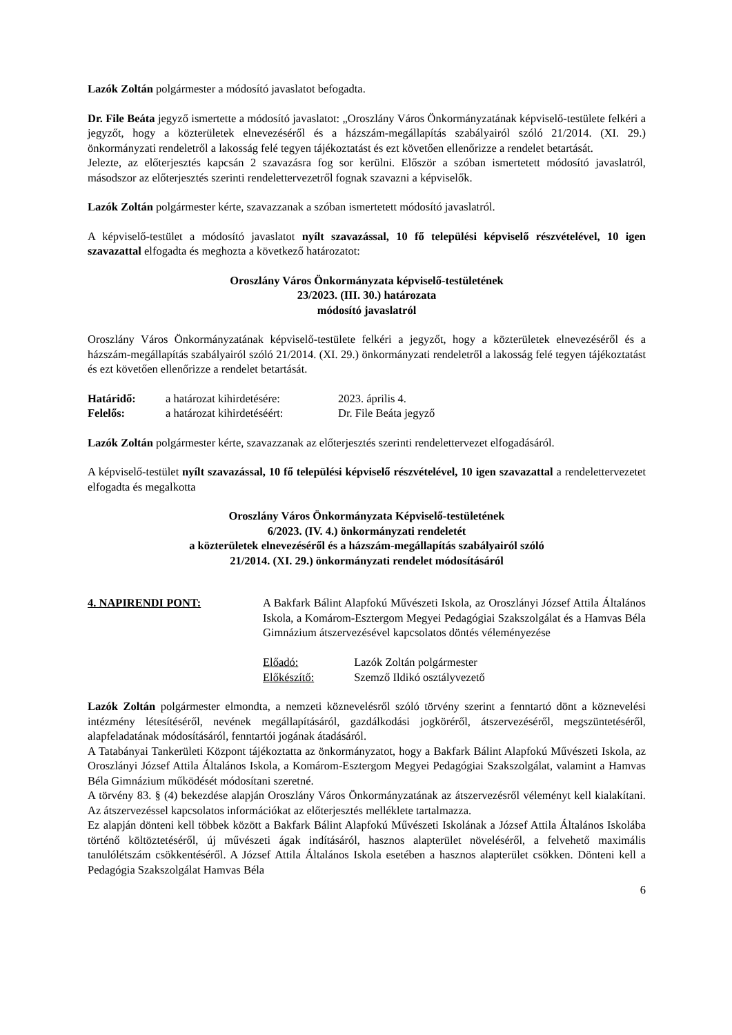Lazók Zoltán polgármester a módosító javaslatot befogadta.
Dr. File Beáta jegyző ismertette a módosító javaslatot: „Oroszlány Város Önkormányzatának képviselő-testülete felkéri a jegyzőt, hogy a közterületek elnevezéséről és a házszám-megállapítás szabályairól szóló 21/2014. (XI. 29.) önkormányzati rendeletről a lakosság felé tegyen tájékoztatást és ezt követően ellenőrizze a rendelet betartását.
Jelezte, az előterjesztés kapcsán 2 szavazásra fog sor kerülni. Először a szóban ismertetett módosító javaslatról, másodszor az előterjesztés szerinti rendelettervezetről fognak szavazni a képviselők.
Lazók Zoltán polgármester kérte, szavazzanak a szóban ismertetett módosító javaslatról.
A képviselő-testület a módosító javaslatot nyílt szavazással, 10 fő települési képviselő részvételével, 10 igen szavazattal elfogadta és meghozta a következő határozatot:
Oroszlány Város Önkormányzata képviselő-testületének
23/2023. (III. 30.) határozata
módosító javaslatról
Oroszlány Város Önkormányzatának képviselő-testülete felkéri a jegyzőt, hogy a közterületek elnevezéséről és a házszám-megállapítás szabályairól szóló 21/2014. (XI. 29.) önkormányzati rendeletről a lakosság felé tegyen tájékoztatást és ezt követően ellenőrizze a rendelet betartását.
Határidő: a határozat kihirdetésére: 2023. április 4.
Felelős: a határozat kihirdetéséért: Dr. File Beáta jegyző
Lazók Zoltán polgármester kérte, szavazzanak az előterjesztés szerinti rendelettervezet elfogadásáról.
A képviselő-testület nyílt szavazással, 10 fő települési képviselő részvételével, 10 igen szavazattal a rendelettervezetet elfogadta és megalkotta
Oroszlány Város Önkormányzata Képviselő-testületének
6/2023. (IV. 4.) önkormányzati rendeletét
a közterületek elnevezéséről és a házszám-megállapítás szabályairól szóló
21/2014. (XI. 29.) önkormányzati rendelet módosításáról
4. NAPIRENDI PONT: A Bakfark Bálint Alapfokú Művészeti Iskola, az Oroszlányi József Attila Általános Iskola, a Komárom-Esztergom Megyei Pedagógiai Szakszolgálat és a Hamvas Béla Gimnázium átszervezésével kapcsolatos döntés véleményezése
Előadó: Lazók Zoltán polgármester
Előkészítő: Szemző Ildikó osztályvezető
Lazók Zoltán polgármester elmondta, a nemzeti köznevelésről szóló törvény szerint a fenntartó dönt a köznevelési intézmény létesítéséről, nevének megállapításáról, gazdálkodási jogköréről, átszervezéséről, megszüntetéséről, alapfeladatának módosításáról, fenntartói jogának átadásáról.
A Tatabányai Tankerületi Központ tájékoztatta az önkormányzatot, hogy a Bakfark Bálint Alapfokú Művészeti Iskola, az Oroszlányi József Attila Általános Iskola, a Komárom-Esztergom Megyei Pedagógiai Szakszolgálat, valamint a Hamvas Béla Gimnázium működését módosítani szeretné.
A törvény 83. § (4) bekezdése alapján Oroszlány Város Önkormányzatának az átszervezésről véleményt kell kialakítani. Az átszervezéssel kapcsolatos információkat az előterjesztés melléklete tartalmazza.
Ez alapján dönteni kell többek között a Bakfark Bálint Alapfokú Művészeti Iskolának a József Attila Általános Iskolába történő költöztetéséről, új művészeti ágak indításáról, hasznos alapterület növeléséről, a felvehető maximális tanulólétszám csökkentéséről. A József Attila Általános Iskola esetében a hasznos alapterület csökken. Dönteni kell a Pedagógia Szakszolgálat Hamvas Béla
6